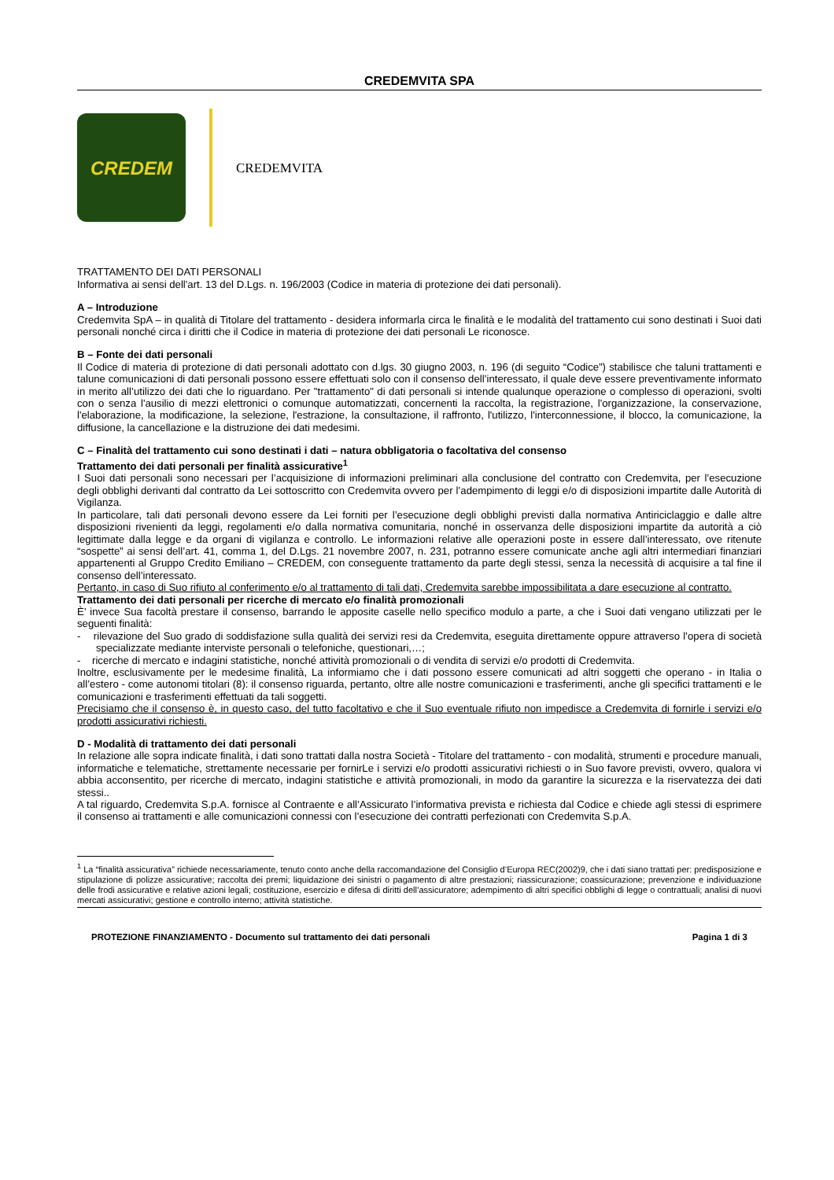CREDEMVITA SPA
CREDEM
CREDEMVITA
TRATTAMENTO DEI DATI PERSONALI
Informativa ai sensi dell'art. 13 del D.Lgs. n. 196/2003 (Codice in materia di protezione dei dati personali).
A – Introduzione
Credemvita SpA – in qualità di Titolare del trattamento - desidera informarla circa le finalità e le modalità del trattamento cui sono destinati i Suoi dati personali nonché circa i diritti che il Codice in materia di protezione dei dati personali Le riconosce.
B – Fonte dei dati personali
Il Codice di materia di protezione di dati personali adottato con d.lgs. 30 giugno 2003, n. 196 (di seguito “Codice”) stabilisce che taluni trattamenti e talune comunicazioni di dati personali possono essere effettuati solo con il consenso dell’interessato, il quale deve essere preventivamente informato in merito all’utilizzo dei dati che lo riguardano. Per "trattamento" di dati personali si intende qualunque operazione o complesso di operazioni, svolti con o senza l'ausilio di mezzi elettronici o comunque automatizzati, concernenti la raccolta, la registrazione, l'organizzazione, la conservazione, l'elaborazione, la modificazione, la selezione, l'estrazione, la consultazione, il raffronto, l'utilizzo, l'interconnessione, il blocco, la comunicazione, la diffusione, la cancellazione e la distruzione dei dati medesimi.
C – Finalità del trattamento cui sono destinati i dati – natura obbligatoria o facoltativa del consenso
Trattamento dei dati personali per finalità assicurative<sup>1</sup>
I Suoi dati personali sono necessari per l’acquisizione di informazioni preliminari alla conclusione del contratto con Credemvita, per l’esecuzione degli obblighi derivanti dal contratto da Lei sottoscritto con Credemvita ovvero per l’adempimento di leggi e/o di disposizioni impartite dalle Autorità di Vigilanza.
In particolare, tali dati personali devono essere da Lei forniti per l’esecuzione degli obblighi previsti dalla normativa Antiriciclaggio e dalle altre disposizioni rivenienti da leggi, regolamenti e/o dalla normativa comunitaria, nonché in osservanza delle disposizioni impartite da autorità a ciò legittimate dalla legge e da organi di vigilanza e controllo. Le informazioni relative alle operazioni poste in essere dall’interessato, ove ritenute “sospette” ai sensi dell’art. 41, comma 1, del D.Lgs. 21 novembre 2007, n. 231, potranno essere comunicate anche agli altri intermediari finanziari appartenenti al Gruppo Credito Emiliano – CREDEM, con conseguente trattamento da parte degli stessi, senza la necessità di acquisire a tal fine il consenso dell’interessato.
Pertanto, in caso di Suo rifiuto al conferimento e/o al trattamento di tali dati, Credemvita sarebbe impossibilitata a dare esecuzione al contratto.
Trattamento dei dati personali per ricerche di mercato e/o finalità promozionali
È’ invece Sua facoltà prestare il consenso, barrando le apposite caselle nello specifico modulo a parte, a che i Suoi dati vengano utilizzati per le seguenti finalità:
- rilevazione del Suo grado di soddisfazione sulla qualità dei servizi resi da Credemvita, eseguita direttamente oppure attraverso l’opera di società specializzate mediante interviste personali o telefoniche, questionari,…;
- ricerche di mercato e indagini statistiche, nonché attività promozionali o di vendita di servizi e/o prodotti di Credemvita.
Inoltre, esclusivamente per le medesime finalità, La informiamo che i dati possono essere comunicati ad altri soggetti che operano - in Italia o all’estero - come autonomi titolari (8): il consenso riguarda, pertanto, oltre alle nostre comunicazioni e trasferimenti, anche gli specifici trattamenti e le comunicazioni e trasferimenti effettuati da tali soggetti.
Precisiamo che il consenso è, in questo caso, del tutto facoltativo e che il Suo eventuale rifiuto non impedisce a Credemvita di fornirle i servizi e/o prodotti assicurativi richiesti.
D - Modalità di trattamento dei dati personali
In relazione alle sopra indicate finalità, i dati sono trattati dalla nostra Società - Titolare del trattamento - con modalità, strumenti e procedure manuali, informatiche e telematiche, strettamente necessarie per fornirLe i servizi e/o prodotti assicurativi richiesti o in Suo favore previsti, ovvero, qualora vi abbia acconsentito, per ricerche di mercato, indagini statistiche e attività promozionali, in modo da garantire la sicurezza e la riservatezza dei dati stessi..
A tal riguardo, Credemvita S.p.A. fornisce al Contraente e all’Assicurato l’informativa prevista e richiesta dal Codice e chiede agli stessi di esprimere il consenso ai trattamenti e alle comunicazioni connessi con l’esecuzione dei contratti perfezionati con Credemvita S.p.A.
<sup>1</sup> La “finalità assicurativa” richiede necessariamente, tenuto conto anche della raccomandazione del Consiglio d’Europa REC(2002)9, che i dati siano trattati per: predisposizione e stipulazione di polizze assicurative; raccolta dei premi; liquidazione dei sinistri o pagamento di altre prestazioni; riassicurazione; coassicurazione; prevenzione e individuazione delle frodi assicurative e relative azioni legali; costituzione, esercizio e difesa di diritti dell’assicuratore; adempimento di altri specifici obblighi di legge o contrattuali; analisi di nuovi mercati assicurativi; gestione e controllo interno; attività statistiche.
PROTEZIONE FINANZIAMENTO - Documento sul trattamento dei dati personali Pagina 1 di 3